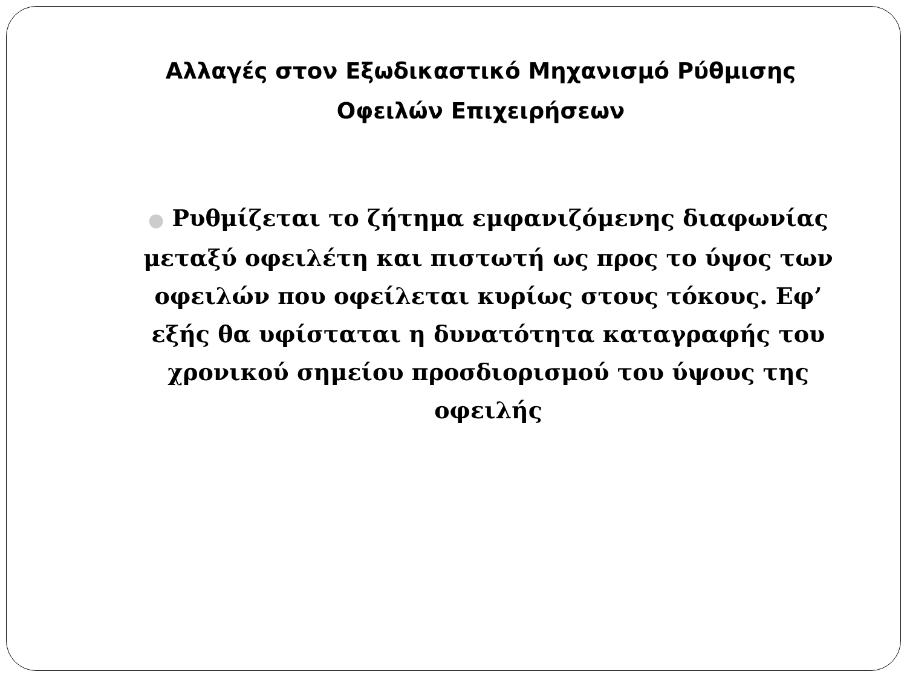Αλλαγές στον Εξωδικαστικό Μηχανισμό Ρύθμισης Οφειλών Επιχειρήσεων
● Ρυθμίζεται το ζήτημα εμφανιζόμενης διαφωνίας μεταξύ οφειλέτη και πιστωτή ως προς το ύψος των οφειλών που οφείλεται κυρίως στους τόκους. Εφ’ εξής θα υφίσταται η δυνατότητα καταγραφής του χρονικού σημείου προσδιορισμού του ύψους της οφειλής